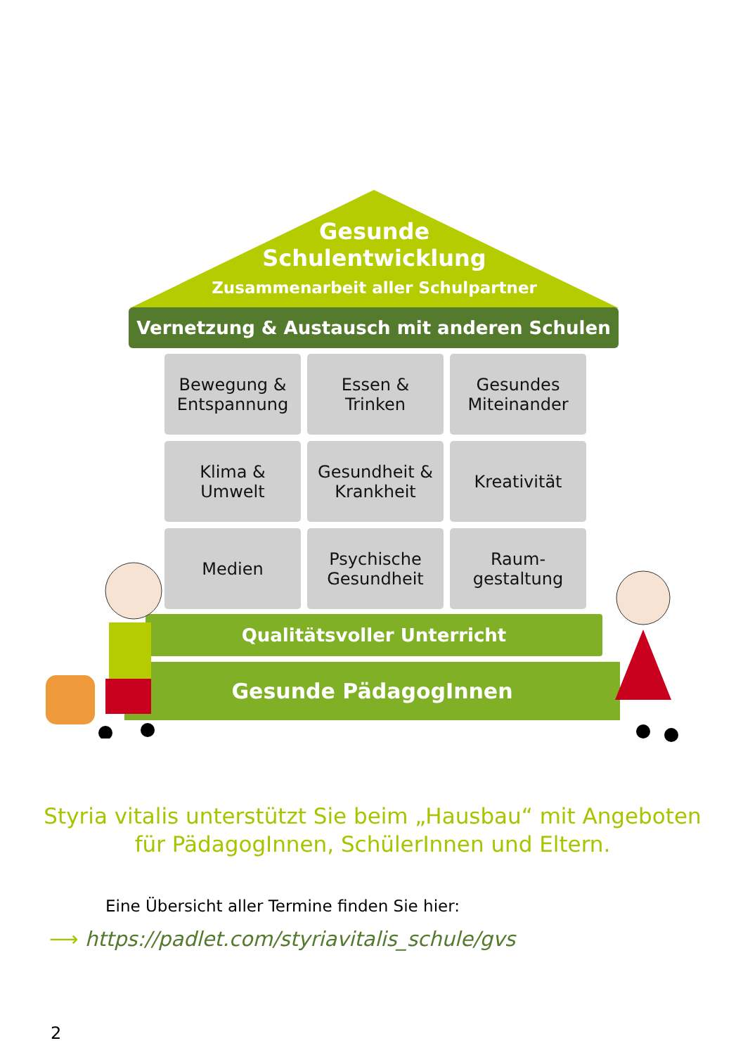Gesunde
Schulentwicklung
Zusammenarbeit aller Schulpartner
Vernetzung & Austausch mit anderen Schulen
Bewegung &
Entspannung
Essen &
Trinken
Gesundes
Miteinander
Klima &
Umwelt
Gesundheit &
Krankheit
Kreativität
Medien
Psychische
Gesundheit
Raum-
gestaltung
Qualitätsvoller Unterricht
Gesunde PädagogInnen
Styria vitalis unterstützt Sie beim „Hausbau“ mit Angeboten
für PädagogInnen, SchülerInnen und Eltern.
Eine Übersicht aller Termine finden Sie hier:
⟶ https://padlet.com/styriavitalis_schule/gvs
2